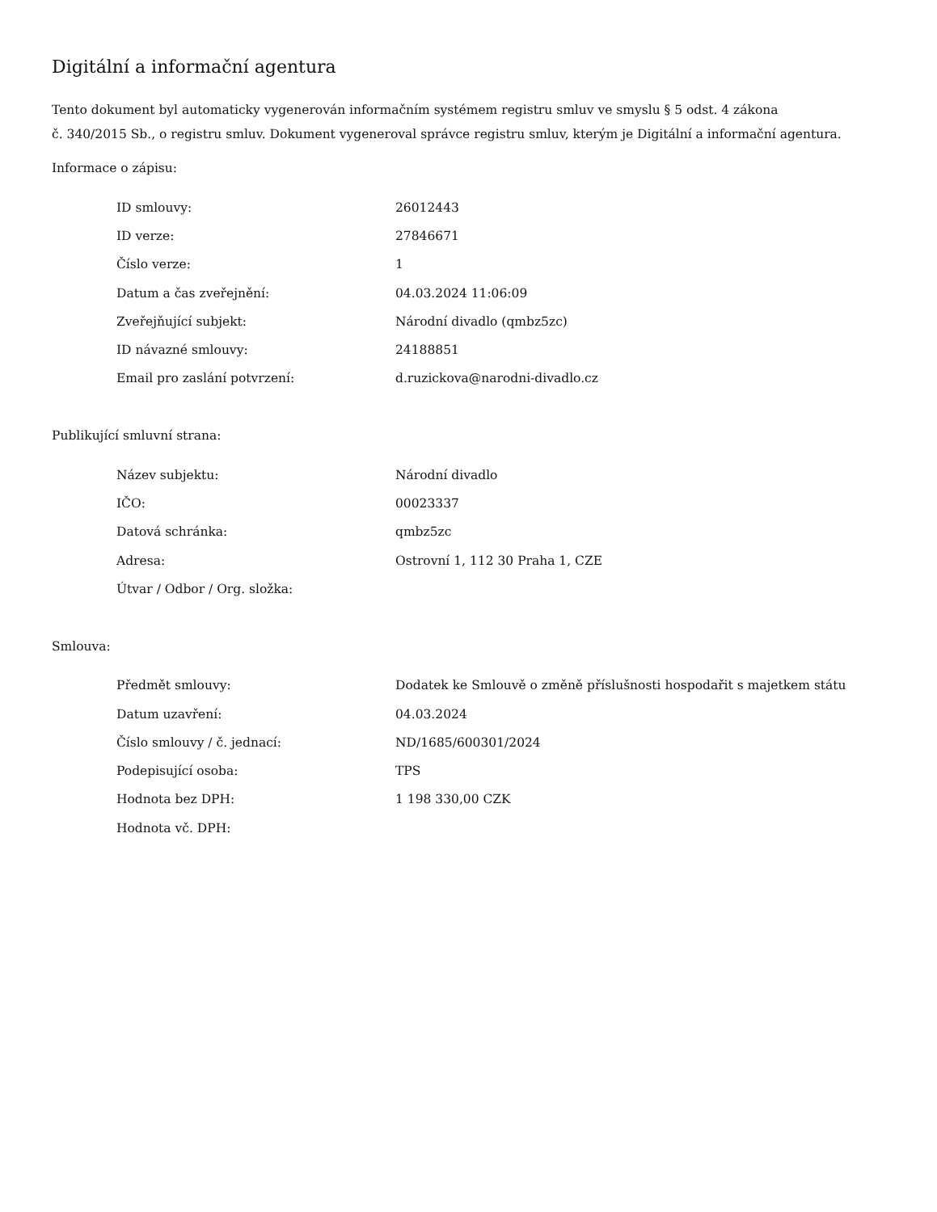Digitální a informační agentura
Tento dokument byl automaticky vygenerován informačním systémem registru smluv ve smyslu § 5 odst. 4 zákona
č. 340/2015 Sb., o registru smluv. Dokument vygeneroval správce registru smluv, kterým je Digitální a informační agentura.
Informace o zápisu:
| ID smlouvy: | 26012443 |
| ID verze: | 27846671 |
| Číslo verze: | 1 |
| Datum a čas zveřejnění: | 04.03.2024 11:06:09 |
| Zveřejňující subjekt: | Národní divadlo (qmbz5zc) |
| ID návazné smlouvy: | 24188851 |
| Email pro zaslání potvrzení: | d.ruzickova@narodni-divadlo.cz |
Publikující smluvní strana:
| Název subjektu: | Národní divadlo |
| IČO: | 00023337 |
| Datová schránka: | qmbz5zc |
| Adresa: | Ostrovní 1, 112 30 Praha 1, CZE |
| Útvar / Odbor / Org. složka: | |
Smlouva:
| Předmět smlouvy: | Dodatek ke Smlouvě o změně příslušnosti hospodařit s majetkem státu |
| Datum uzavření: | 04.03.2024 |
| Číslo smlouvy / č. jednací: | ND/1685/600301/2024 |
| Podepisující osoba: | TPS |
| Hodnota bez DPH: | 1 198 330,00 CZK |
| Hodnota vč. DPH: | |